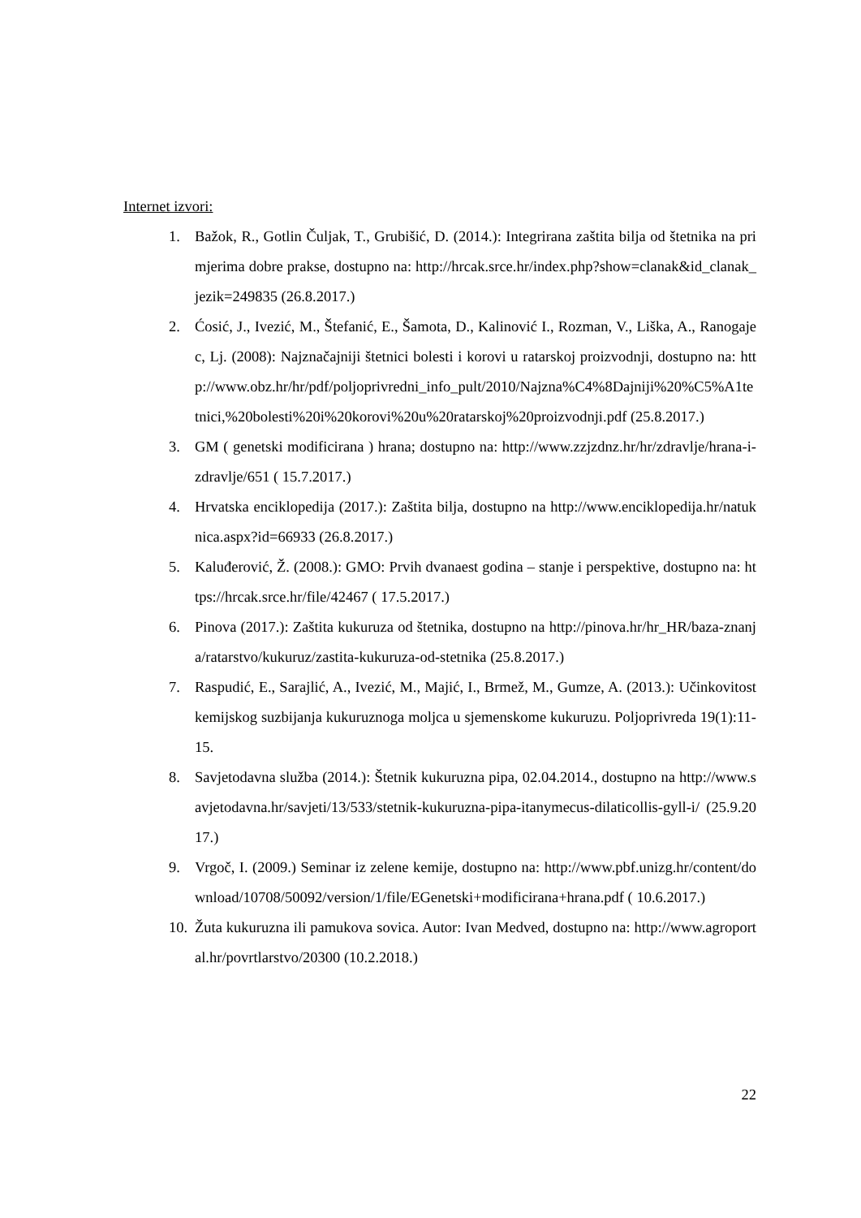Internet izvori:
1. Bažok, R., Gotlin Čuljak, T., Grubišić, D. (2014.): Integrirana zaštita bilja od štetnika na primjerima dobre prakse, dostupno na: http://hrcak.srce.hr/index.php?show=clanak&id_clanak_jezik=249835 (26.8.2017.)
2. Ćosić, J., Ivezić, M., Štefanić, E., Šamota, D., Kalinović I., Rozman, V., Liška, A., Ranogajec, Lj. (2008): Najznačajniji štetnici bolesti i korovi u ratarskoj proizvodnji, dostupno na: http://www.obz.hr/hr/pdf/poljoprivredni_info_pult/2010/Najzna%C4%8Dajniji%20%C5%A1tetnici,%20bolesti%20i%20korovi%20u%20ratarskoj%20proizvodnji.pdf (25.8.2017.)
3. GM ( genetski modificirana ) hrana; dostupno na: http://www.zzjzdnz.hr/hr/zdravlje/hrana-i-zdravlje/651 ( 15.7.2017.)
4. Hrvatska enciklopedija (2017.): Zaštita bilja, dostupno na http://www.enciklopedija.hr/natuknica.aspx?id=66933 (26.8.2017.)
5. Kaluđerović, Ž. (2008.): GMO: Prvih dvanaest godina – stanje i perspektive, dostupno na: https://hrcak.srce.hr/file/42467 ( 17.5.2017.)
6. Pinova (2017.): Zaštita kukuruza od štetnika, dostupno na http://pinova.hr/hr_HR/baza-znanja/ratarstvo/kukuruz/zastita-kukuruza-od-stetnika (25.8.2017.)
7. Raspudić, E., Sarajlić, A., Ivezić, M., Majić, I., Brmež, M., Gumze, A. (2013.): Učinkovitost kemijskog suzbijanja kukuruznoga moljca u sjemenskome kukuruzu. Poljoprivreda 19(1):11-15.
8. Savjetodavna služba (2014.): Štetnik kukuruzna pipa, 02.04.2014., dostupno na http://www.savjetodavna.hr/savjeti/13/533/stetnik-kukuruzna-pipa-itanymecus-dilaticollis-gyll-i/ (25.9.2017.)
9. Vrgoč, I. (2009.) Seminar iz zelene kemije, dostupno na: http://www.pbf.unizg.hr/content/download/10708/50092/version/1/file/EGenetski+modificirana+hrana.pdf ( 10.6.2017.)
10. Žuta kukuruzna ili pamukova sovica. Autor: Ivan Medved, dostupno na: http://www.agroportal.hr/povrtlarstvo/20300 (10.2.2018.)
22